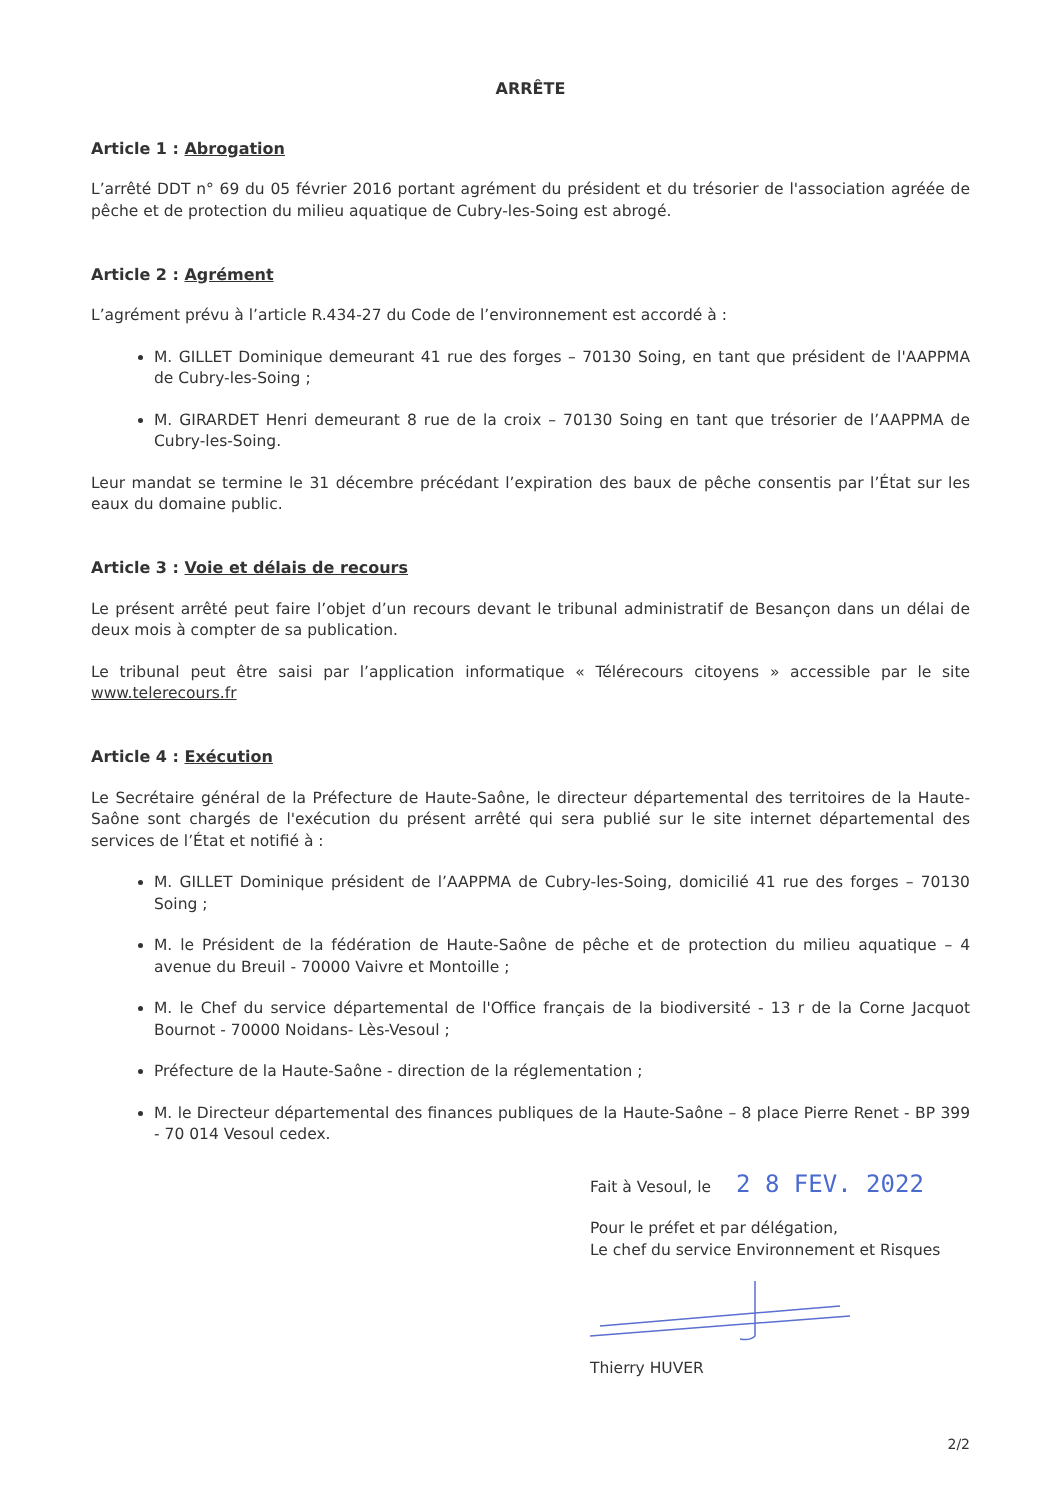ARRÊTE
Article 1 : Abrogation
L’arrêté DDT n° 69 du 05 février 2016 portant agrément du président et du trésorier de l'association agréée de pêche et de protection du milieu aquatique de Cubry-les-Soing est abrogé.
Article 2 : Agrément
L’agrément prévu à l’article R.434-27 du Code de l’environnement est accordé à :
M. GILLET Dominique demeurant 41 rue des forges – 70130 Soing, en tant que président de l'AAPPMA de Cubry-les-Soing ;
M. GIRARDET Henri demeurant 8 rue de la croix – 70130 Soing en tant que trésorier de l’AAPPMA de Cubry-les-Soing.
Leur mandat se termine le 31 décembre précédant l’expiration des baux de pêche consentis par l’État sur les eaux du domaine public.
Article 3 : Voie et délais de recours
Le présent arrêté peut faire l’objet d’un recours devant le tribunal administratif de Besançon dans un délai de deux mois à compter de sa publication.
Le tribunal peut être saisi par l’application informatique « Télérecours citoyens » accessible par le site www.telerecours.fr
Article 4 : Exécution
Le Secrétaire général de la Préfecture de Haute-Saône, le directeur départemental des territoires de la Haute-Saône sont chargés de l'exécution du présent arrêté qui sera publié sur le site internet départemental des services de l’État et notifié à :
M. GILLET Dominique président de l’AAPPMA de Cubry-les-Soing, domicilié 41 rue des forges – 70130 Soing ;
M. le Président de la fédération de Haute-Saône de pêche et de protection du milieu aquatique – 4 avenue du Breuil - 70000 Vaivre et Montoille ;
M. le Chef du service départemental de l'Office français de la biodiversité - 13 r de la Corne Jacquot Bournot - 70000 Noidans- Lès-Vesoul ;
Préfecture de la Haute-Saône - direction de la réglementation ;
M. le Directeur départemental des finances publiques de la Haute-Saône – 8 place Pierre Renet - BP 399 - 70 014 Vesoul cedex.
Fait à Vesoul, le 2 8 FEV. 2022
Pour le préfet et par délégation,
Le chef du service Environnement et Risques
Thierry HUVER
2/2